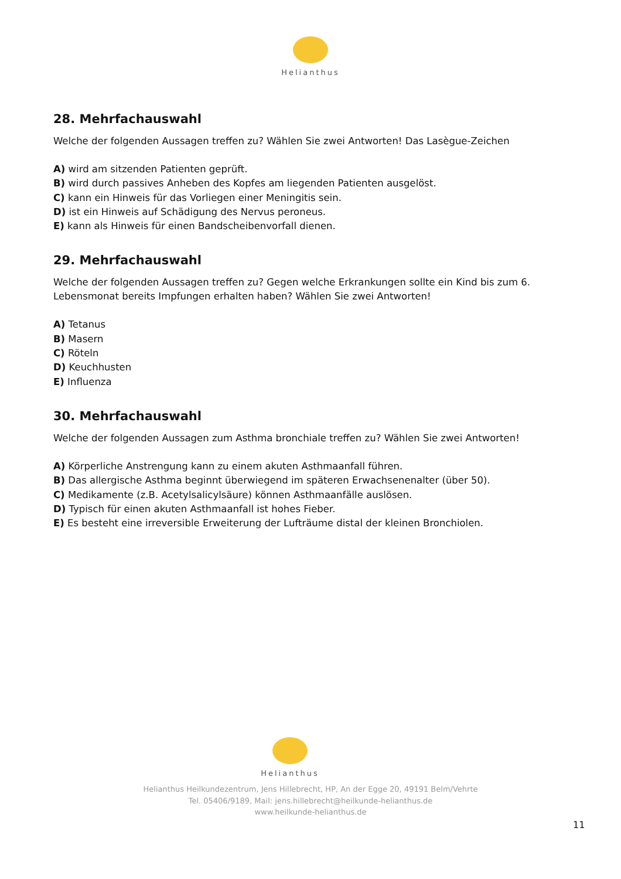Helianthus
28. Mehrfachauswahl
Welche der folgenden Aussagen treffen zu? Wählen Sie zwei Antworten! Das Lasègue-Zeichen
A) wird am sitzenden Patienten geprüft.
B) wird durch passives Anheben des Kopfes am liegenden Patienten ausgelöst.
C) kann ein Hinweis für das Vorliegen einer Meningitis sein.
D) ist ein Hinweis auf Schädigung des Nervus peroneus.
E) kann als Hinweis für einen Bandscheibenvorfall dienen.
29. Mehrfachauswahl
Welche der folgenden Aussagen treffen zu? Gegen welche Erkrankungen sollte ein Kind bis zum 6. Lebensmonat bereits Impfungen erhalten haben? Wählen Sie zwei Antworten!
A) Tetanus
B) Masern
C) Röteln
D) Keuchhusten
E) Influenza
30. Mehrfachauswahl
Welche der folgenden Aussagen zum Asthma bronchiale treffen zu? Wählen Sie zwei Antworten!
A) Körperliche Anstrengung kann zu einem akuten Asthmaanfall führen.
B) Das allergische Asthma beginnt überwiegend im späteren Erwachsenenalter (über 50).
C) Medikamente (z.B. Acetylsalicylsäure) können Asthmaanfälle auslösen.
D) Typisch für einen akuten Asthmaanfall ist hohes Fieber.
E) Es besteht eine irreversible Erweiterung der Lufträume distal der kleinen Bronchiolen.
Helianthus
Helianthus Heilkundezentrum, Jens Hillebrecht, HP, An der Egge 20, 49191 Belm/Vehrte
Tel. 05406/9189, Mail: jens.hillebrecht@heilkunde-helianthus.de
www.heilkunde-helianthus.de
11